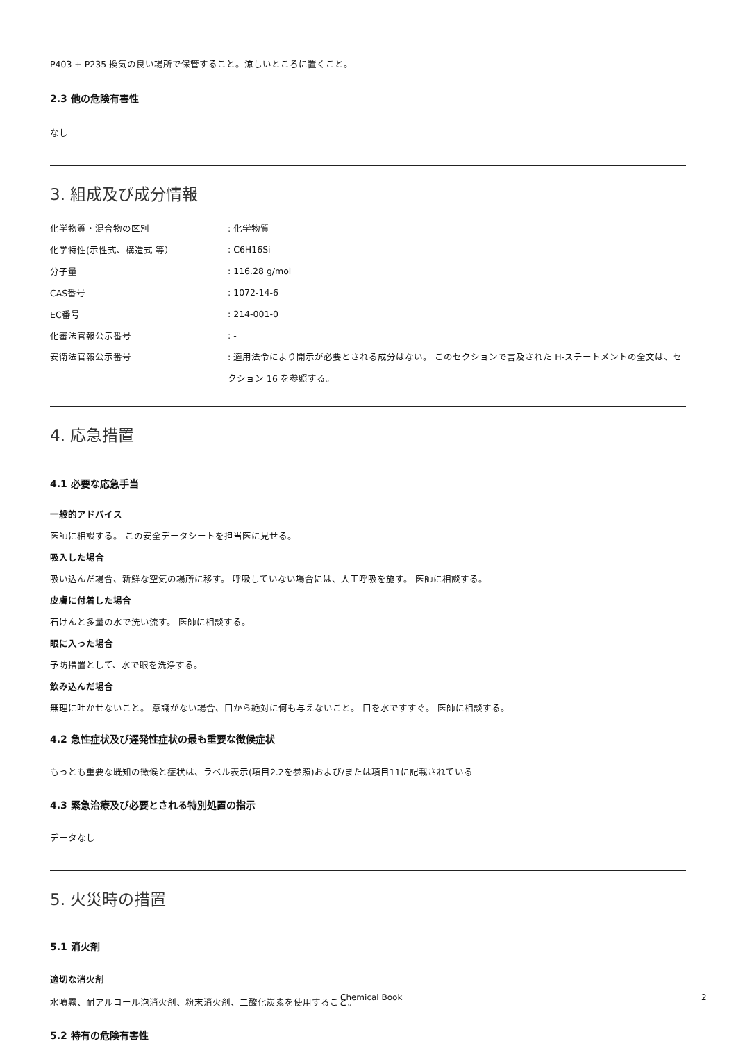P403 + P235 換気の良い場所で保管すること。涼しいところに置くこと。
2.3 他の危険有害性
なし
3. 組成及び成分情報
化学物質・混合物の区別 : 化学物質
化学特性(示性式、構造式 等） : C6H16Si
分子量 : 116.28 g/mol
CAS番号 : 1072-14-6
EC番号 : 214-001-0
化審法官報公示番号 : -
安衛法官報公示番号 : 適用法令により開示が必要とされる成分はない。 このセクションで言及された H-ステートメントの全文は、セクション 16 を参照する。
4. 応急措置
4.1 必要な応急手当
一般的アドバイス
医師に相談する。 この安全データシートを担当医に見せる。
吸入した場合
吸い込んだ場合、新鮮な空気の場所に移す。 呼吸していない場合には、人工呼吸を施す。 医師に相談する。
皮膚に付着した場合
石けんと多量の水で洗い流す。 医師に相談する。
眼に入った場合
予防措置として、水で眼を洗浄する。
飲み込んだ場合
無理に吐かせないこと。 意識がない場合、口から絶対に何も与えないこと。 口を水ですすぐ。 医師に相談する。
4.2 急性症状及び遅発性症状の最も重要な徴候症状
もっとも重要な既知の徴候と症状は、ラベル表示(項目2.2を参照)および/または項目11に記載されている
4.3 緊急治療及び必要とされる特別処置の指示
データなし
5. 火災時の措置
5.1 消火剤
適切な消火剤
水噴霧、耐アルコール泡消火剤、粉末消火剤、二酸化炭素を使用すること。
5.2 特有の危険有害性
Chemical Book 2